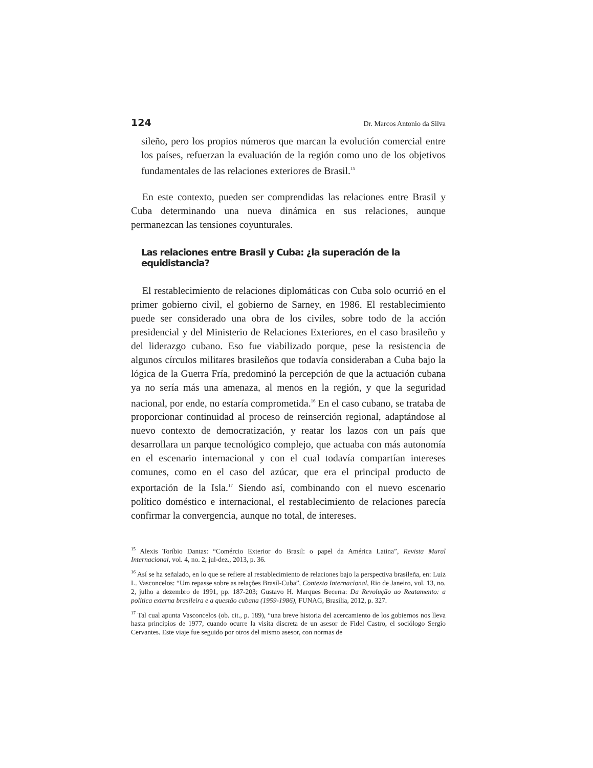124 Dr. Marcos Antonio da Silva
sileño, pero los propios números que marcan la evolución comercial entre los países, refuerzan la evaluación de la región como uno de los objetivos fundamentales de las relaciones exteriores de Brasil.<sup>15</sup>
En este contexto, pueden ser comprendidas las relaciones entre Brasil y Cuba determinando una nueva dinámica en sus relaciones, aunque permanezcan las tensiones coyunturales.
Las relaciones entre Brasil y Cuba: ¿la superación de la equidistancia?
El restablecimiento de relaciones diplomáticas con Cuba solo ocurrió en el primer gobierno civil, el gobierno de Sarney, en 1986. El restablecimiento puede ser considerado una obra de los civiles, sobre todo de la acción presidencial y del Ministerio de Relaciones Exteriores, en el caso brasileño y del liderazgo cubano. Eso fue viabilizado porque, pese la resistencia de algunos círculos militares brasileños que todavía consideraban a Cuba bajo la lógica de la Guerra Fría, predominó la percepción de que la actuación cubana ya no sería más una amenaza, al menos en la región, y que la seguridad nacional, por ende, no estaría comprometida.<sup>16</sup> En el caso cubano, se trataba de proporcionar continuidad al proceso de reinserción regional, adaptándose al nuevo contexto de democratización, y reatar los lazos con un país que desarrollara un parque tecnológico complejo, que actuaba con más autonomía en el escenario internacional y con el cual todavía compartían intereses comunes, como en el caso del azúcar, que era el principal producto de exportación de la Isla.<sup>17</sup> Siendo así, combinando con el nuevo escenario político doméstico e internacional, el restablecimiento de relaciones parecía confirmar la convergencia, aunque no total, de intereses.
<sup>15</sup> Alexis Toríbio Dantas: “Comércio Exterior do Brasil: o papel da América Latina”, Revista Mural Internacional, vol. 4, no. 2, jul-dez., 2013, p. 36.
<sup>16</sup> Así se ha señalado, en lo que se refiere al restablecimiento de relaciones bajo la perspectiva brasileña, en: Luiz L. Vasconcelos: “Um repasse sobre as relações Brasil-Cuba”, Contexto Internacional, Rio de Janeiro, vol. 13, no. 2, julho a dezembro de 1991, pp. 187-203; Gustavo H. Marques Becerra: Da Revolução ao Reatamento: a política externa brasileira e a questão cubana (1959-1986), FUNAG, Brasilia, 2012, p. 327.
<sup>17</sup> Tal cual apunta Vasconcelos (ob. cit., p. 189), “una breve historia del acercamiento de los gobiernos nos lleva hasta principios de 1977, cuando ocurre la visita discreta de un asesor de Fidel Castro, el sociólogo Sergio Cervantes. Este viaje fue seguido por otros del mismo asesor, con normas de